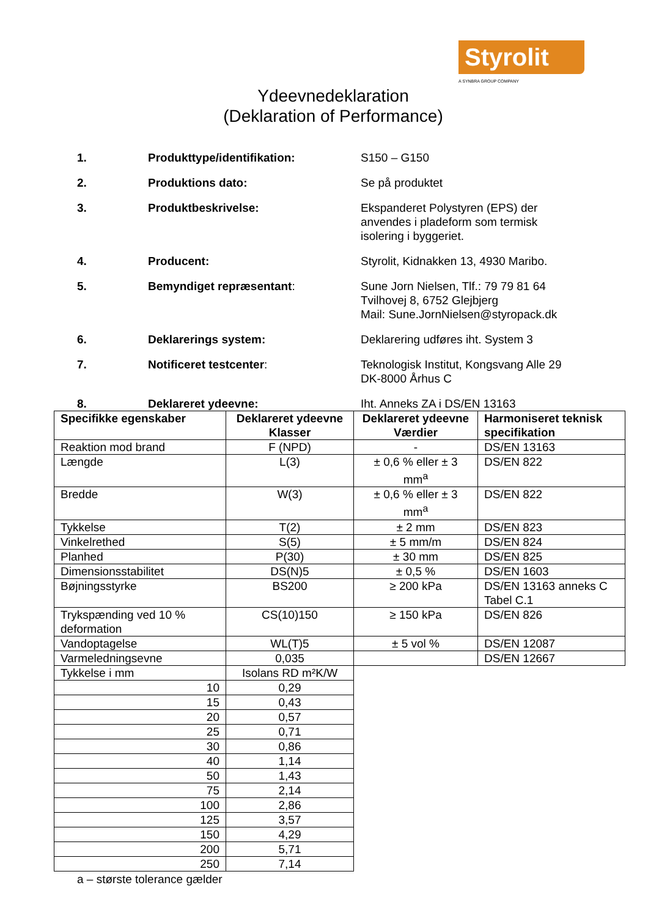Styrolit
A SYNBRA GROUP COMPANY
Ydeevnedeklaration
(Deklaration of Performance)
1. Produkttype/identifikation: S150 – G150
2. Produktions dato: Se på produktet
3. Produktbeskrivelse: Ekspanderet Polystyren (EPS) der anvendes i pladeform som termisk isolering i byggeriet.
4. Producent: Styrolit, Kidnakken 13, 4930 Maribo.
5. Bemyndiget repræsentant: Sune Jorn Nielsen, Tlf.: 79 79 81 64
Tvilhovej 8, 6752 Glejbjerg
Mail: Sune.JornNielsen@styropack.dk
6. Deklarerings system: Deklarering udføres iht. System 3
7. Notificeret testcenter: Teknologisk Institut, Kongsvang Alle 29
DK-8000 Århus C
8. Deklareret ydeevne: Iht. Anneks ZA i DS/EN 13163
| Specifikke egenskaber | Deklareret ydeevne Klasser | Deklareret ydeevne Værdier | Harmoniseret teknisk specifikation |
| --- | --- | --- | --- |
| Reaktion mod brand | F (NPD) | - | DS/EN 13163 |
| Længde | L(3) | ± 0,6 % eller ± 3 mm<sup>a</sup> | DS/EN 822 |
| Bredde | W(3) | ± 0,6 % eller ± 3 mm<sup>a</sup> | DS/EN 822 |
| Tykkelse | T(2) | ± 2 mm | DS/EN 823 |
| Vinkelrethed | S(5) | ± 5 mm/m | DS/EN 824 |
| Planhed | P(30) | ± 30 mm | DS/EN 825 |
| Dimensionsstabilitet | DS(N)5 | ± 0,5 % | DS/EN 1603 |
| Bøjningsstyrke | BS200 | ≥ 200 kPa | DS/EN 13163 anneks C Tabel C.1 |
| Trykspænding ved 10 % deformation | CS(10)150 | ≥ 150 kPa | DS/EN 826 |
| Vandoptagelse | WL(T)5 | ± 5 vol % | DS/EN 12087 |
| Varmeledningsevne | 0,035 | | DS/EN 12667 |
| Tykkelse i mm | Isolans RD m²K/W | | |
| 10 | 0,29 | | |
| 15 | 0,43 | | |
| 20 | 0,57 | | |
| 25 | 0,71 | | |
| 30 | 0,86 | | |
| 40 | 1,14 | | |
| 50 | 1,43 | | |
| 75 | 2,14 | | |
| 100 | 2,86 | | |
| 125 | 3,57 | | |
| 150 | 4,29 | | |
| 200 | 5,71 | | |
| 250 | 7,14 | | |
a – største tolerance gælder